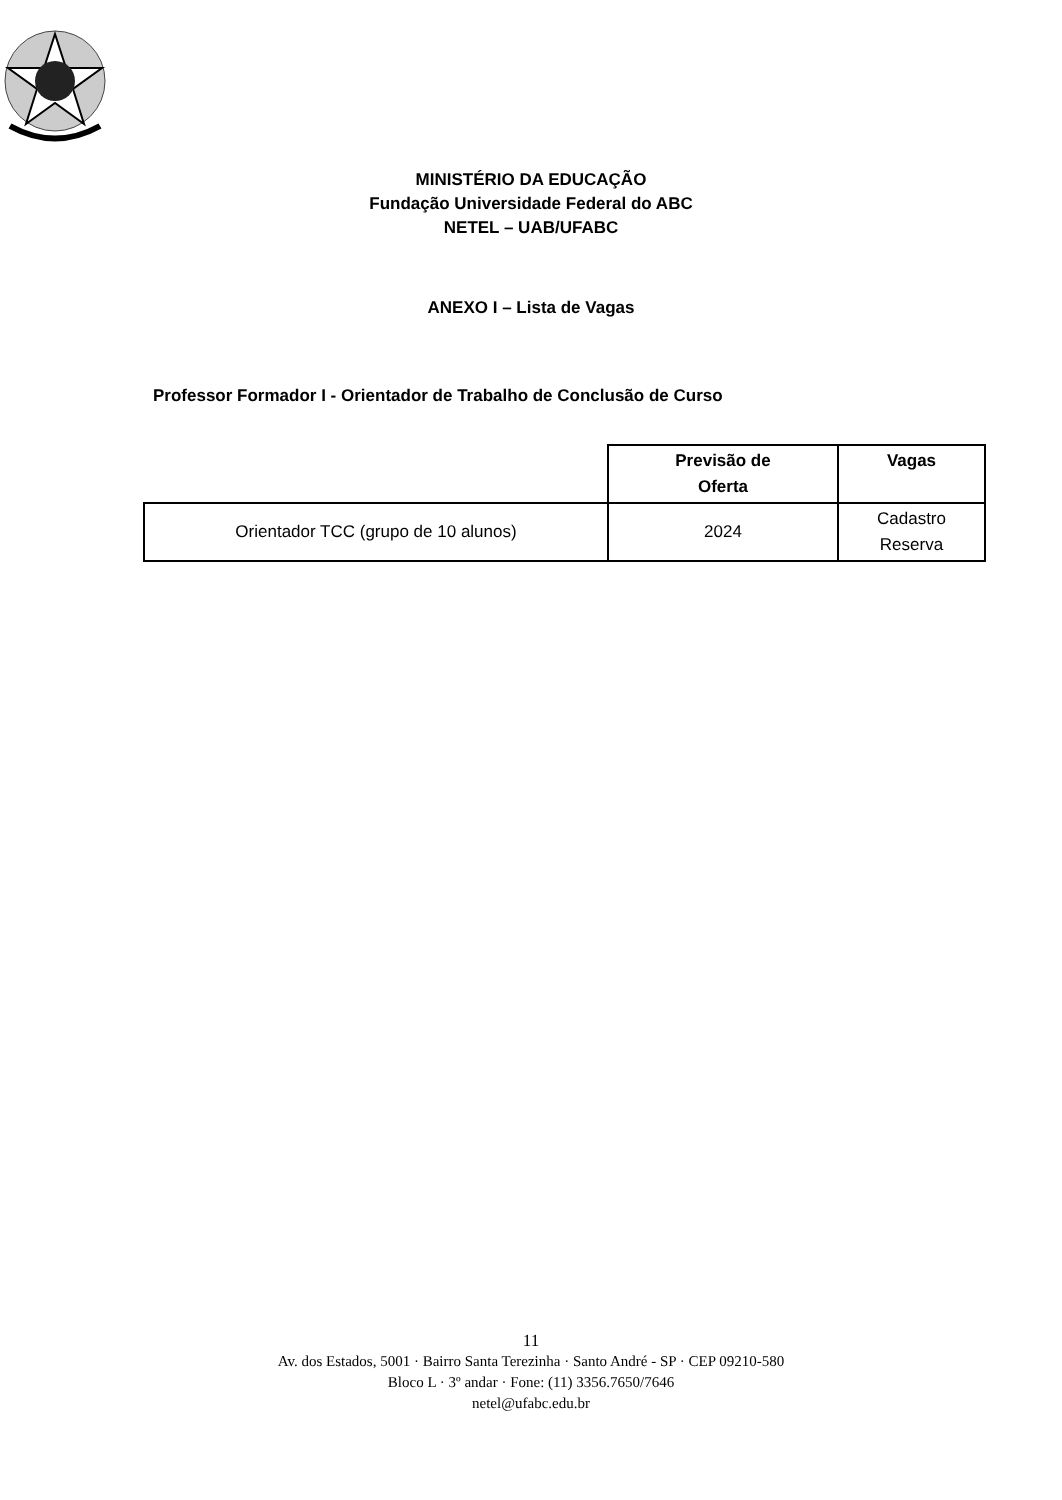MINISTÉRIO DA EDUCAÇÃO
Fundação Universidade Federal do ABC
NETEL – UAB/UFABC
ANEXO I – Lista de Vagas
Professor Formador I - Orientador de Trabalho de Conclusão de Curso
| | Previsão de Oferta | Vagas |
| --- | --- | --- |
| Orientador TCC (grupo de 10 alunos) | 2024 | Cadastro Reserva |
11
Av. dos Estados, 5001 · Bairro Santa Terezinha · Santo André - SP · CEP 09210-580
Bloco L · 3º andar · Fone: (11) 3356.7650/7646
netel@ufabc.edu.br